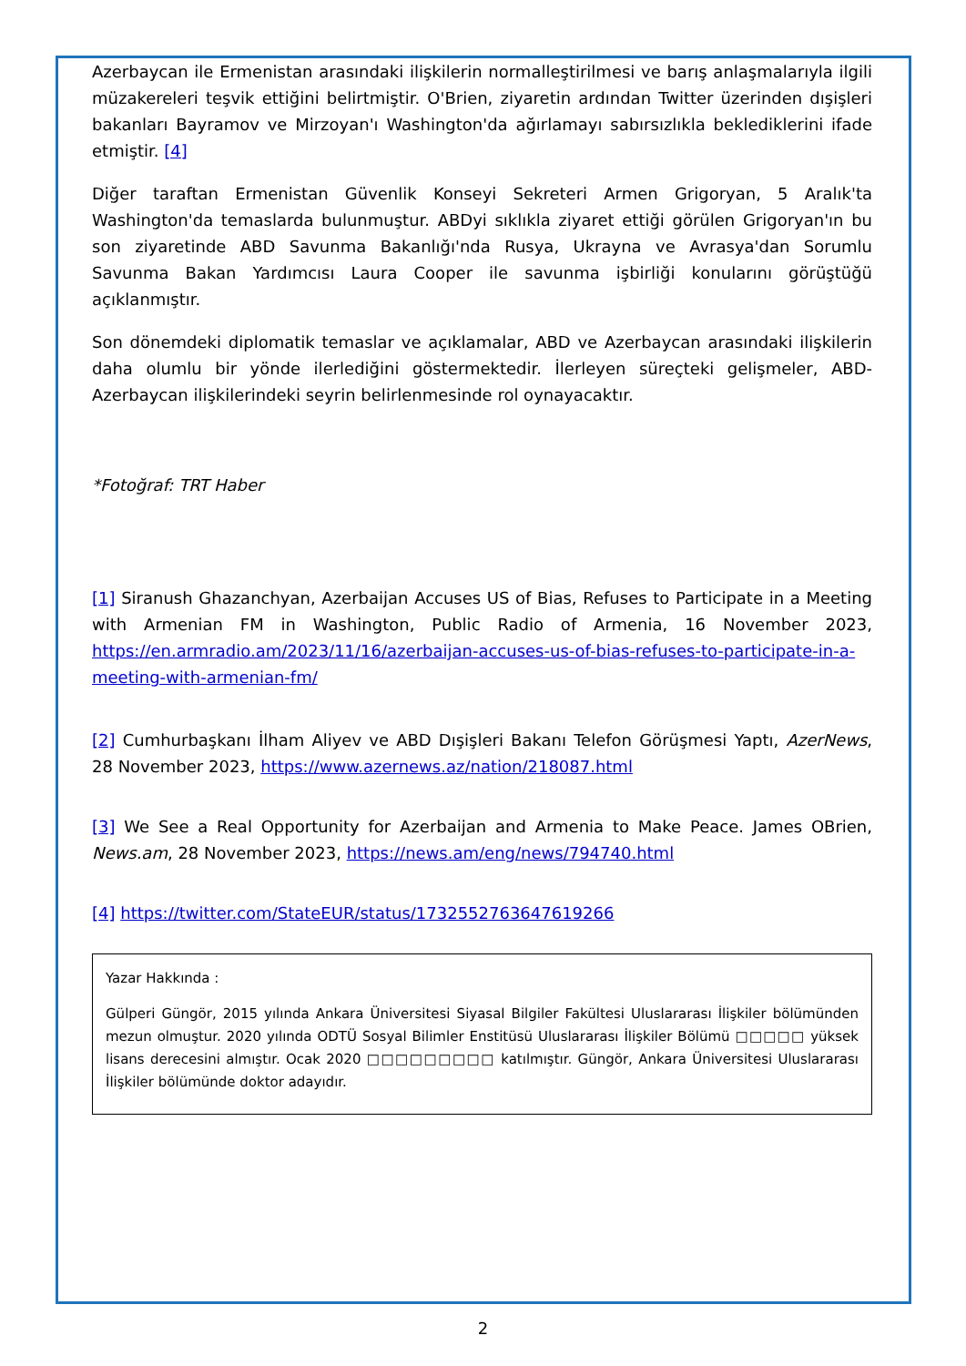Azerbaycan ile Ermenistan arasındaki ilişkilerin normalleştirilmesi ve barış anlaşmalarıyla ilgili müzakereleri teşvik ettiğini belirtmiştir. O'Brien, ziyaretin ardından Twitter üzerinden dışişleri bakanları Bayramov ve Mirzoyan'ı Washington'da ağırlamayı sabırsızlıkla beklediklerini ifade etmiştir. [4]
Diğer taraftan Ermenistan Güvenlik Konseyi Sekreteri Armen Grigoryan, 5 Aralık'ta Washington'da temaslarda bulunmuştur. ABDyi sıklıkla ziyaret ettiği görülen Grigoryan'ın bu son ziyaretinde ABD Savunma Bakanlığı'nda Rusya, Ukrayna ve Avrasya'dan Sorumlu Savunma Bakan Yardımcısı Laura Cooper ile savunma işbirliği konularını görüştüğü açıklanmıştır.
Son dönemdeki diplomatik temaslar ve açıklamalar, ABD ve Azerbaycan arasındaki ilişkilerin daha olumlu bir yönde ilerlediğini göstermektedir. İlerleyen süreçteki gelişmeler, ABD-Azerbaycan ilişkilerindeki seyrin belirlenmesinde rol oynayacaktır.
*Fotoğraf: TRT Haber
[1] Siranush Ghazanchyan, Azerbaijan Accuses US of Bias, Refuses to Participate in a Meeting with Armenian FM in Washington, Public Radio of Armenia, 16 November 2023, https://en.armradio.am/2023/11/16/azerbaijan-accuses-us-of-bias-refuses-to-participate-in-a-meeting-with-armenian-fm/
[2] Cumhurbaşkanı İlham Aliyev ve ABD Dışişleri Bakanı Telefon Görüşmesi Yaptı, AzerNews, 28 November 2023, https://www.azernews.az/nation/218087.html
[3] We See a Real Opportunity for Azerbaijan and Armenia to Make Peace. James OBrien, News.am, 28 November 2023, https://news.am/eng/news/794740.html
[4] https://twitter.com/StateEUR/status/1732552763647619266
Yazar Hakkında :
Gülperi Güngör, 2015 yılında Ankara Üniversitesi Siyasal Bilgiler Fakültesi Uluslararası İlişkiler bölümünden mezun olmuştur. 2020 yılında ODTÜ Sosyal Bilimler Enstitüsü Uluslararası İlişkiler Bölümü □□□□□ yüksek lisans derecesini almıştır. Ocak 2020 □□□□□□□□□ katılmıştır. Güngör, Ankara Üniversitesi Uluslararası İlişkiler bölümünde doktor adayıdır.
2